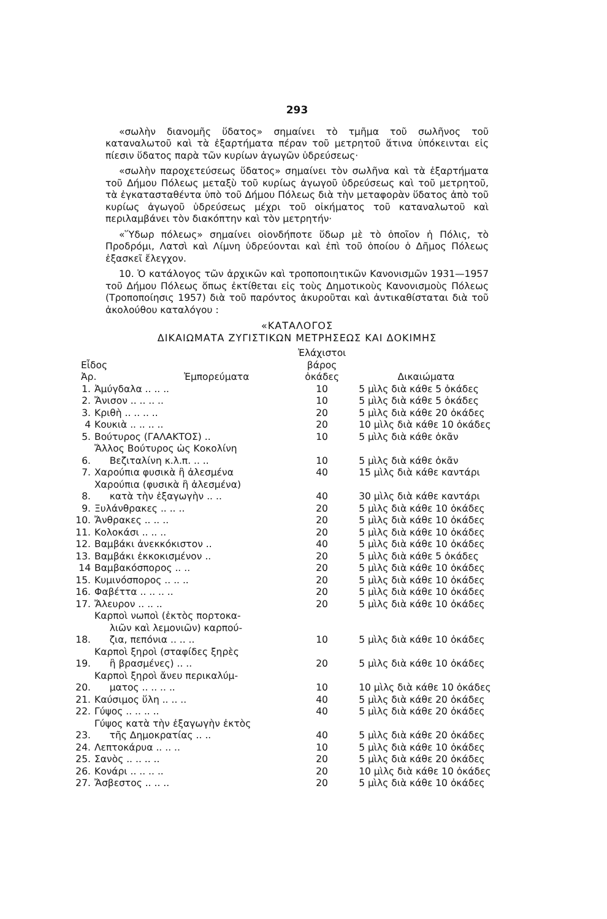293
«σωλὴν διανομῆς ὕδατος» σημαίνει τὸ τμῆμα τοῦ σωλῆνος τοῦ καταναλωτοῦ καὶ τὰ ἐξαρτήματα πέραν τοῦ μετρητοῦ ἅτινα ὑπόκεινται εἰς πίεσιν ὕδατος παρὰ τῶν κυρίων ἀγωγῶν ὑδρεύσεως·
«σωλὴν παροχετεύσεως ὕδατος» σημαίνει τὸν σωλῆνα καὶ τὰ ἐξαρτήματα τοῦ Δήμου Πόλεως μεταξὺ τοῦ κυρίως ἀγωγοῦ ὑδρεύσεως καὶ τοῦ μετρητοῦ, τὰ ἐγκατασταθέντα ὑπὸ τοῦ Δήμου Πόλεως διὰ τὴν μεταφορὰν ὕδατος ἀπὸ τοῦ κυρίως ἀγωγοῦ ὑδρεύσεως μέχρι τοῦ οἰκήματος τοῦ καταναλωτοῦ καὶ περιλαμβάνει τὸν διακόπτην καὶ τὸν μετρητήν·
«Ὕδωρ πόλεως» σημαίνει οἱονδήποτε ὕδωρ μὲ τὸ ὁποῖον ἡ Πόλις, τὸ Προδρόμι, Λατσὶ καὶ Λίμνη ὑδρεύονται καὶ ἐπὶ τοῦ ὁποίου ὁ Δῆμος Πόλεως ἐξασκεῖ ἔλεγχον.
10. Ὁ κατάλογος τῶν ἀρχικῶν καὶ τροποποιητικῶν Κανονισμῶν 1931—1957 τοῦ Δήμου Πόλεως ὅπως ἐκτίθεται εἰς τοὺς Δημοτικοὺς Κανονισμοὺς Πόλεως (Τροποποίησις 1957) διὰ τοῦ παρόντος ἀκυροῦται καὶ ἀντικαθίσταται διὰ τοῦ ἀκολούθου καταλόγου :
«ΚΑΤΑΛΟΓΟΣ
ΔΙΚΑΙΩΜΑΤΑ ΖΥΓΙΣΤΙΚΩΝ ΜΕΤΡΗΣΕΩΣ ΚΑΙ ΔΟΚΙΜΗΣ
| Εἶδος Ἀρ. | | Ἐμπορεύματα | Ἐλάχιστοι βάρος ὀκάδες | Δικαιώματα |
| --- | --- | --- | --- | --- |
| 1. | Ἀμύγδαλα .. .. .. | | 10 | 5 μὶλς διὰ κάθε 5 ὀκάδες |
| 2. | Ἄνισον .. .. .. .. | | 10 | 5 μὶλς διὰ κάθε 5 ὀκάδες |
| 3. | Κριθὴ .. .. .. .. | | 20 | 5 μὶλς διὰ κάθε 20 ὀκάδες |
| 4 | Κουκιὰ .. .. .. .. | | 20 | 10 μὶλς διὰ κάθε 10 ὀκάδες |
| 5. | Βούτυρος (ΓΑΛΑΚΤΟΣ) .. | | 10 | 5 μὶλς διὰ κάθε ὀκᾶν |
| 6. | Ἄλλος Βούτυρος ὡς Κοκολίνη Βεζιταλίνη κ.λ.π. .. .. | | 10 | 5 μὶλς διὰ κάθε ὀκᾶν |
| 7. | Χαρούπια φυσικὰ ἢ ἀλεσμένα | | 40 | 15 μὶλς διὰ κάθε καντάρι |
| 8. | Χαρούπια (φυσικὰ ἢ ἀλεσμένα) κατὰ τὴν ἐξαγωγὴν .. .. | | 40 | 30 μὶλς διὰ κάθε καντάρι |
| 9. | Ξυλάνθρακες .. .. .. | | 20 | 5 μὶλς διὰ κάθε 10 ὀκάδες |
| 10. | Ἄνθρακες .. .. .. | | 20 | 5 μὶλς διὰ κάθε 10 ὀκάδες |
| 11. | Κολοκάσι .. .. .. | | 20 | 5 μὶλς διὰ κάθε 10 ὀκάδες |
| 12. | Βαμβάκι ἀνεκκόκιστον .. | | 40 | 5 μὶλς διὰ κάθε 10 ὀκάδες |
| 13. | Βαμβάκι ἐκκοκισμένον .. | | 20 | 5 μὶλς διὰ κάθε 5 ὀκάδες |
| 14 | Βαμβακόσπορος .. .. | | 20 | 5 μὶλς διὰ κάθε 10 ὀκάδες |
| 15. | Κυμινόσπορος .. .. .. | | 20 | 5 μὶλς διὰ κάθε 10 ὀκάδες |
| 16. | Φαβέττα .. .. .. .. | | 20 | 5 μὶλς διὰ κάθε 10 ὀκάδες |
| 17. | Ἄλευρον .. .. .. | | 20 | 5 μὶλς διὰ κάθε 10 ὀκάδες |
| 18. | Καρποὶ νωποὶ (ἐκτὸς πορτοκα- λιῶν καὶ λεμονιῶν) καρπού- ζια, πεπόνια .. .. .. | | 10 | 5 μὶλς διὰ κάθε 10 ὀκάδες |
| 19. | Καρποὶ ξηροὶ (σταφίδες ξηρὲς ἢ βρασμένες) .. .. | | 20 | 5 μὶλς διὰ κάθε 10 ὀκάδες |
| 20. | Καρποὶ ξηροὶ ἄνευ περικαλύμ- ματος .. .. .. .. | | 10 | 10 μὶλς διὰ κάθε 10 ὀκάδες |
| 21. | Καύσιμος ὕλη .. .. .. | | 40 | 5 μὶλς διὰ κάθε 20 ὀκάδες |
| 22. | Γύψος .. .. .. .. | | 40 | 5 μὶλς διὰ κάθε 20 ὀκάδες |
| 23. | Γύψος κατὰ τὴν ἐξαγωγὴν ἐκτὸς τῆς Δημοκρατίας .. .. | | 40 | 5 μὶλς διὰ κάθε 20 ὀκάδες |
| 24. | Λεπτοκάρυα .. .. .. | | 10 | 5 μὶλς διὰ κάθε 10 ὀκάδες |
| 25. | Σανὸς .. .. .. .. | | 20 | 5 μὶλς διὰ κάθε 20 ὀκάδες |
| 26. | Κονάρι .. .. .. .. | | 20 | 10 μὶλς διὰ κάθε 10 ὀκάδες |
| 27. | Ἄσβεστος .. .. .. | | 20 | 5 μὶλς διὰ κάθε 10 ὀκάδες |